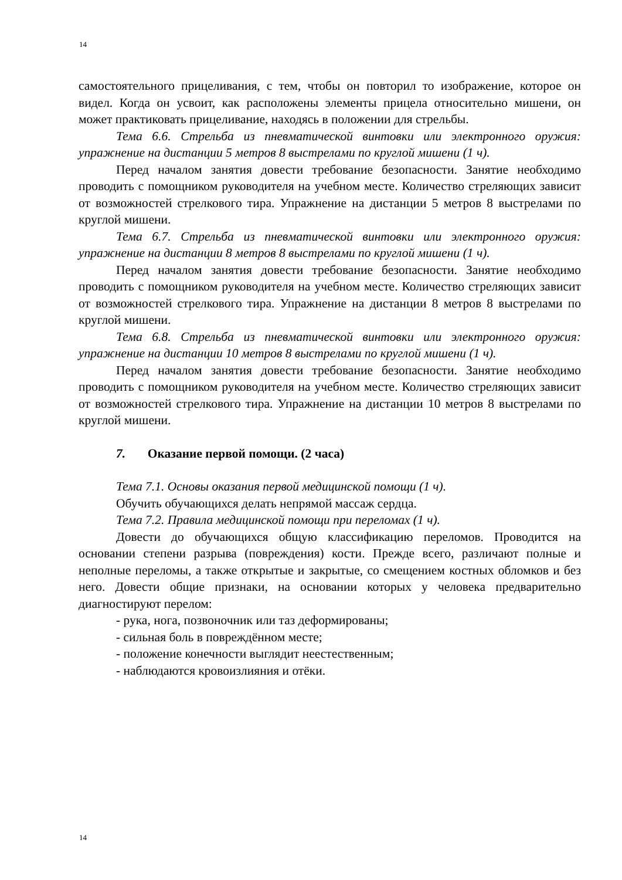14
самостоятельного прицеливания, с тем, чтобы он повторил то изображение, которое он видел. Когда он усвоит, как расположены элементы прицела относительно мишени, он может практиковать прицеливание, находясь в положении для стрельбы.
Тема 6.6. Стрельба из пневматической винтовки или электронного оружия: упражнение на дистанции 5 метров 8 выстрелами по круглой мишени (1 ч).
Перед началом занятия довести требование безопасности. Занятие необходимо проводить с помощником руководителя на учебном месте. Количество стреляющих зависит от возможностей стрелкового тира. Упражнение на дистанции 5 метров 8 выстрелами по круглой мишени.
Тема 6.7. Стрельба из пневматической винтовки или электронного оружия: упражнение на дистанции 8 метров 8 выстрелами по круглой мишени (1 ч).
Перед началом занятия довести требование безопасности. Занятие необходимо проводить с помощником руководителя на учебном месте. Количество стреляющих зависит от возможностей стрелкового тира. Упражнение на дистанции 8 метров 8 выстрелами по круглой мишени.
Тема 6.8. Стрельба из пневматической винтовки или электронного оружия: упражнение на дистанции 10 метров 8 выстрелами по круглой мишени (1 ч).
Перед началом занятия довести требование безопасности. Занятие необходимо проводить с помощником руководителя на учебном месте. Количество стреляющих зависит от возможностей стрелкового тира. Упражнение на дистанции 10 метров 8 выстрелами по круглой мишени.
7. Оказание первой помощи. (2 часа)
Тема 7.1. Основы оказания первой медицинской помощи (1 ч).
Обучить обучающихся делать непрямой массаж сердца.
Тема 7.2. Правила медицинской помощи при переломах (1 ч).
Довести до обучающихся общую классификацию переломов. Проводится на основании степени разрыва (повреждения) кости. Прежде всего, различают полные и неполные переломы, а также открытые и закрытые, со смещением костных обломков и без него. Довести общие признаки, на основании которых у человека предварительно диагностируют перелом:
- рука, нога, позвоночник или таз деформированы;
- сильная боль в повреждённом месте;
- положение конечности выглядит неестественным;
- наблюдаются кровоизлияния и отёки.
14